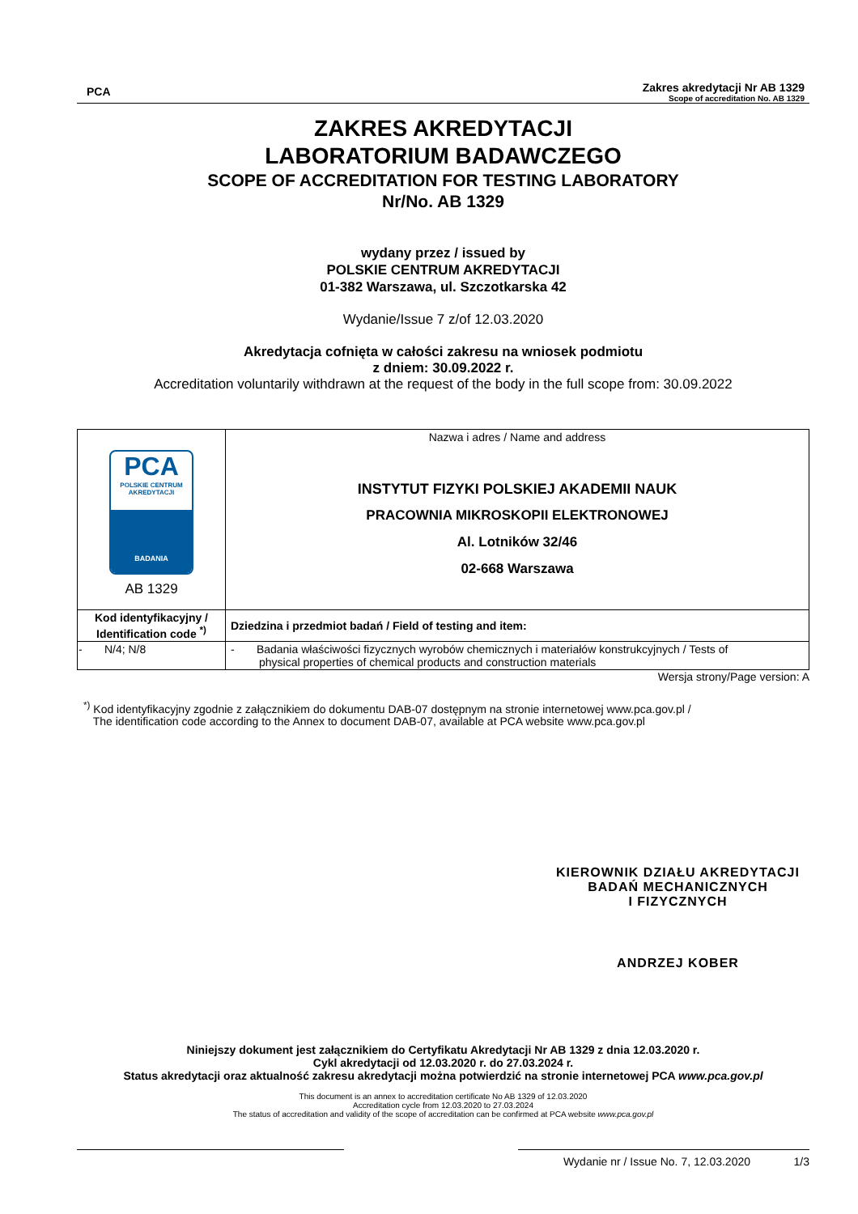PCA
Zakres akredytacji Nr AB 1329
Scope of accreditation No. AB 1329
ZAKRES AKREDYTACJI
LABORATORIUM BADAWCZEGO
SCOPE OF ACCREDITATION FOR TESTING LABORATORY
Nr/No. AB 1329
wydany przez / issued by
POLSKIE CENTRUM AKREDYTACJI
01-382 Warszawa, ul. Szczotkarska 42
Wydanie/Issue 7 z/of 12.03.2020
Akredytacja cofnięta w całości zakresu na wniosek podmiotu
z dniem: 30.09.2022 r.
Accreditation voluntarily withdrawn at the request of the body in the full scope from: 30.09.2022
| PCA POLSKIE CENTRUM AKREDYTACJI BADANIA AB 1329 | Nazwa i adres / Name and address INSTYTUT FIZYKI POLSKIEJ AKADEMII NAUK PRACOWNIA MIKROSKOPII ELEKTRONOWEJ Al. Lotników 32/46 02-668 Warszawa |
| Kod identyfikacyjny / Identification code <sup>*)</sup> | Dziedzina i przedmiot badań / Field of testing and item: |
| - N/4; N/8 | - Badania właściwości fizycznych wyrobów chemicznych i materiałów konstrukcyjnych / Tests of physical properties of chemical products and construction materials |
Wersja strony/Page version: A
<sup>*)</sup> Kod identyfikacyjny zgodnie z załącznikiem do dokumentu DAB-07 dostępnym na stronie internetowej www.pca.gov.pl /
The identification code according to the Annex to document DAB-07, available at PCA website www.pca.gov.pl
KIEROWNIK DZIAŁU AKREDYTACJI
BADAŃ MECHANICZNYCH
I FIZYCZNYCH
ANDRZEJ KOBER
Niniejszy dokument jest załącznikiem do Certyfikatu Akredytacji Nr AB 1329 z dnia 12.03.2020 r.
Cykl akredytacji od 12.03.2020 r. do 27.03.2024 r.
Status akredytacji oraz aktualność zakresu akredytacji można potwierdzić na stronie internetowej PCA www.pca.gov.pl
This document is an annex to accreditation certificate No AB 1329 of 12.03.2020
Accreditation cycle from 12.03.2020 to 27.03.2024
The status of accreditation and validity of the scope of accreditation can be confirmed at PCA website www.pca.gov.pl
Wydanie nr / Issue No. 7, 12.03.2020 1/3